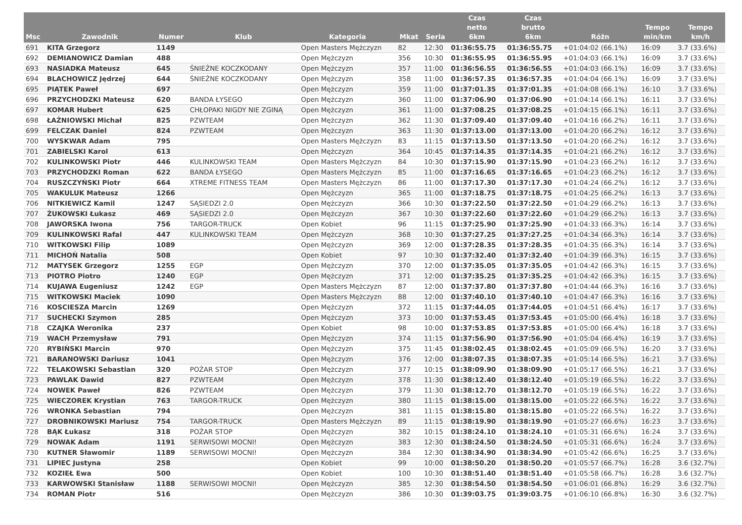| Msc | Zawodnik | Numer | Klub | Kategoria | Mkat | Seria | Czas netto 6km | Czas brutto 6km | Różn | Tempo min/km | Tempo km/h |
| --- | --- | --- | --- | --- | --- | --- | --- | --- | --- | --- | --- |
| 691 | KITA Grzegorz | 1149 | | Open Masters Mężczyzn | 82 | 12:30 | 01:36:55.75 | 01:36:55.75 | +01:04:02 (66.1%) | 16:09 | 3.7 (33.6%) |
| 692 | DEMIANOWICZ Damian | 488 | | Open Mężczyzn | 356 | 10:30 | 01:36:55.95 | 01:36:55.95 | +01:04:03 (66.1%) | 16:09 | 3.7 (33.6%) |
| 693 | NASIADKA Mateusz | 645 | ŚNIEŻNE KOCZKODANY | Open Mężczyzn | 357 | 11:00 | 01:36:56.55 | 01:36:56.55 | +01:04:03 (66.1%) | 16:09 | 3.7 (33.6%) |
| 694 | BLACHOWICZ Jędrzej | 644 | ŚNIEŻNE KOCZKODANY | Open Mężczyzn | 358 | 11:00 | 01:36:57.35 | 01:36:57.35 | +01:04:04 (66.1%) | 16:09 | 3.7 (33.6%) |
| 695 | PIĄTEK Paweł | 697 | | Open Mężczyzn | 359 | 11:00 | 01:37:01.35 | 01:37:01.35 | +01:04:08 (66.1%) | 16:10 | 3.7 (33.6%) |
| 696 | PRZYCHODZKI Mateusz | 620 | BANDA ŁYSEGO | Open Mężczyzn | 360 | 11:00 | 01:37:06.90 | 01:37:06.90 | +01:04:14 (66.1%) | 16:11 | 3.7 (33.6%) |
| 697 | KOMAR Hubert | 625 | CHŁOPAKI NIGDY NIE ZGINĄ | Open Mężczyzn | 361 | 11:00 | 01:37:08.25 | 01:37:08.25 | +01:04:15 (66.1%) | 16:11 | 3.7 (33.6%) |
| 698 | ŁAŹNIOWSKI Michał | 825 | PZWTEAM | Open Mężczyzn | 362 | 11:30 | 01:37:09.40 | 01:37:09.40 | +01:04:16 (66.2%) | 16:11 | 3.7 (33.6%) |
| 699 | FELCZAK Daniel | 824 | PZWTEAM | Open Mężczyzn | 363 | 11:30 | 01:37:13.00 | 01:37:13.00 | +01:04:20 (66.2%) | 16:12 | 3.7 (33.6%) |
| 700 | WYSKWAR Adam | 795 | | Open Masters Mężczyzn | 83 | 11:15 | 01:37:13.50 | 01:37:13.50 | +01:04:20 (66.2%) | 16:12 | 3.7 (33.6%) |
| 701 | ZABIELSKI Karol | 613 | | Open Mężczyzn | 364 | 10:45 | 01:37:14.35 | 01:37:14.35 | +01:04:21 (66.2%) | 16:12 | 3.7 (33.6%) |
| 702 | KULINKOWSKI Piotr | 446 | KULINKOWSKI TEAM | Open Masters Mężczyzn | 84 | 10:30 | 01:37:15.90 | 01:37:15.90 | +01:04:23 (66.2%) | 16:12 | 3.7 (33.6%) |
| 703 | PRZYCHODZKI Roman | 622 | BANDA ŁYSEGO | Open Masters Mężczyzn | 85 | 11:00 | 01:37:16.65 | 01:37:16.65 | +01:04:23 (66.2%) | 16:12 | 3.7 (33.6%) |
| 704 | RUSZCZYŃSKI Piotr | 664 | XTREME FITNESS TEAM | Open Masters Mężczyzn | 86 | 11:00 | 01:37:17.30 | 01:37:17.30 | +01:04:24 (66.2%) | 16:12 | 3.7 (33.6%) |
| 705 | WAKULUK Mateusz | 1266 | | Open Mężczyzn | 365 | 11:00 | 01:37:18.75 | 01:37:18.75 | +01:04:25 (66.2%) | 16:13 | 3.7 (33.6%) |
| 706 | NITKIEWICZ Kamil | 1247 | SĄSIEDZI 2.0 | Open Mężczyzn | 366 | 10:30 | 01:37:22.50 | 01:37:22.50 | +01:04:29 (66.2%) | 16:13 | 3.7 (33.6%) |
| 707 | ŻUKOWSKI Łukasz | 469 | SĄSIEDZI 2.0 | Open Mężczyzn | 367 | 10:30 | 01:37:22.60 | 01:37:22.60 | +01:04:29 (66.2%) | 16:13 | 3.7 (33.6%) |
| 708 | JAWORSKA Iwona | 756 | TARGOR-TRUCK | Open Kobiet | 96 | 11:15 | 01:37:25.90 | 01:37:25.90 | +01:04:33 (66.3%) | 16:14 | 3.7 (33.6%) |
| 709 | KULINKOWSKI Rafal | 447 | KULINKOWSKI TEAM | Open Mężczyzn | 368 | 10:30 | 01:37:27.25 | 01:37:27.25 | +01:04:34 (66.3%) | 16:14 | 3.7 (33.6%) |
| 710 | WITKOWSKI Filip | 1089 | | Open Mężczyzn | 369 | 12:00 | 01:37:28.35 | 01:37:28.35 | +01:04:35 (66.3%) | 16:14 | 3.7 (33.6%) |
| 711 | MICHOŃ Natalia | 508 | | Open Kobiet | 97 | 10:30 | 01:37:32.40 | 01:37:32.40 | +01:04:39 (66.3%) | 16:15 | 3.7 (33.6%) |
| 712 | MATYSEK Grzegorz | 1255 | EGP | Open Mężczyzn | 370 | 12:00 | 01:37:35.05 | 01:37:35.05 | +01:04:42 (66.3%) | 16:15 | 3.7 (33.6%) |
| 713 | PIOTRO Piotro | 1240 | EGP | Open Mężczyzn | 371 | 12:00 | 01:37:35.25 | 01:37:35.25 | +01:04:42 (66.3%) | 16:15 | 3.7 (33.6%) |
| 714 | KUJAWA Eugeniusz | 1242 | EGP | Open Masters Mężczyzn | 87 | 12:00 | 01:37:37.80 | 01:37:37.80 | +01:04:44 (66.3%) | 16:16 | 3.7 (33.6%) |
| 715 | WITKOWSKI Maciek | 1090 | | Open Masters Mężczyzn | 88 | 12:00 | 01:37:40.10 | 01:37:40.10 | +01:04:47 (66.3%) | 16:16 | 3.7 (33.6%) |
| 716 | KOSCIESZA Marcin | 1269 | | Open Mężczyzn | 372 | 11:15 | 01:37:44.05 | 01:37:44.05 | +01:04:51 (66.4%) | 16:17 | 3.7 (33.6%) |
| 717 | SUCHECKI Szymon | 285 | | Open Mężczyzn | 373 | 10:00 | 01:37:53.45 | 01:37:53.45 | +01:05:00 (66.4%) | 16:18 | 3.7 (33.6%) |
| 718 | CZAJKA Weronika | 237 | | Open Kobiet | 98 | 10:00 | 01:37:53.85 | 01:37:53.85 | +01:05:00 (66.4%) | 16:18 | 3.7 (33.6%) |
| 719 | WACH Przemysław | 791 | | Open Mężczyzn | 374 | 11:15 | 01:37:56.90 | 01:37:56.90 | +01:05:04 (66.4%) | 16:19 | 3.7 (33.6%) |
| 720 | RYBIŃSKI Marcin | 970 | | Open Mężczyzn | 375 | 11:45 | 01:38:02.45 | 01:38:02.45 | +01:05:09 (66.5%) | 16:20 | 3.7 (33.6%) |
| 721 | BARANOWSKI Dariusz | 1041 | | Open Mężczyzn | 376 | 12:00 | 01:38:07.35 | 01:38:07.35 | +01:05:14 (66.5%) | 16:21 | 3.7 (33.6%) |
| 722 | TELAKOWSKI Sebastian | 320 | POŻAR STOP | Open Mężczyzn | 377 | 10:15 | 01:38:09.90 | 01:38:09.90 | +01:05:17 (66.5%) | 16:21 | 3.7 (33.6%) |
| 723 | PAWLAK Dawid | 827 | PZWTEAM | Open Mężczyzn | 378 | 11:30 | 01:38:12.40 | 01:38:12.40 | +01:05:19 (66.5%) | 16:22 | 3.7 (33.6%) |
| 724 | NOWEK Paweł | 826 | PZWTEAM | Open Mężczyzn | 379 | 11:30 | 01:38:12.70 | 01:38:12.70 | +01:05:19 (66.5%) | 16:22 | 3.7 (33.6%) |
| 725 | WIECZOREK Krystian | 763 | TARGOR-TRUCK | Open Mężczyzn | 380 | 11:15 | 01:38:15.00 | 01:38:15.00 | +01:05:22 (66.5%) | 16:22 | 3.7 (33.6%) |
| 726 | WRONKA Sebastian | 794 | | Open Mężczyzn | 381 | 11:15 | 01:38:15.80 | 01:38:15.80 | +01:05:22 (66.5%) | 16:22 | 3.7 (33.6%) |
| 727 | DROBNIKOWSKI Mariusz | 754 | TARGOR-TRUCK | Open Masters Mężczyzn | 89 | 11:15 | 01:38:19.90 | 01:38:19.90 | +01:05:27 (66.6%) | 16:23 | 3.7 (33.6%) |
| 728 | BĄK Łukasz | 318 | POŻAR STOP | Open Mężczyzn | 382 | 10:15 | 01:38:24.10 | 01:38:24.10 | +01:05:31 (66.6%) | 16:24 | 3.7 (33.6%) |
| 729 | NOWAK Adam | 1191 | SERWISOWI MOCNI! | Open Mężczyzn | 383 | 12:30 | 01:38:24.50 | 01:38:24.50 | +01:05:31 (66.6%) | 16:24 | 3.7 (33.6%) |
| 730 | KUTNER Sławomir | 1189 | SERWISOWI MOCNI! | Open Mężczyzn | 384 | 12:30 | 01:38:34.90 | 01:38:34.90 | +01:05:42 (66.6%) | 16:25 | 3.7 (33.6%) |
| 731 | LIPIEC Justyna | 258 | | Open Kobiet | 99 | 10:00 | 01:38:50.20 | 01:38:50.20 | +01:05:57 (66.7%) | 16:28 | 3.6 (32.7%) |
| 732 | KOZIEŁ Ewa | 500 | | Open Kobiet | 100 | 10:30 | 01:38:51.40 | 01:38:51.40 | +01:05:58 (66.7%) | 16:28 | 3.6 (32.7%) |
| 733 | KARWOWSKI Stanisław | 1188 | SERWISOWI MOCNI! | Open Mężczyzn | 385 | 12:30 | 01:38:54.50 | 01:38:54.50 | +01:06:01 (66.8%) | 16:29 | 3.6 (32.7%) |
| 734 | ROMAN Piotr | 516 | | Open Mężczyzn | 386 | 10:30 | 01:39:03.75 | 01:39:03.75 | +01:06:10 (66.8%) | 16:30 | 3.6 (32.7%) |